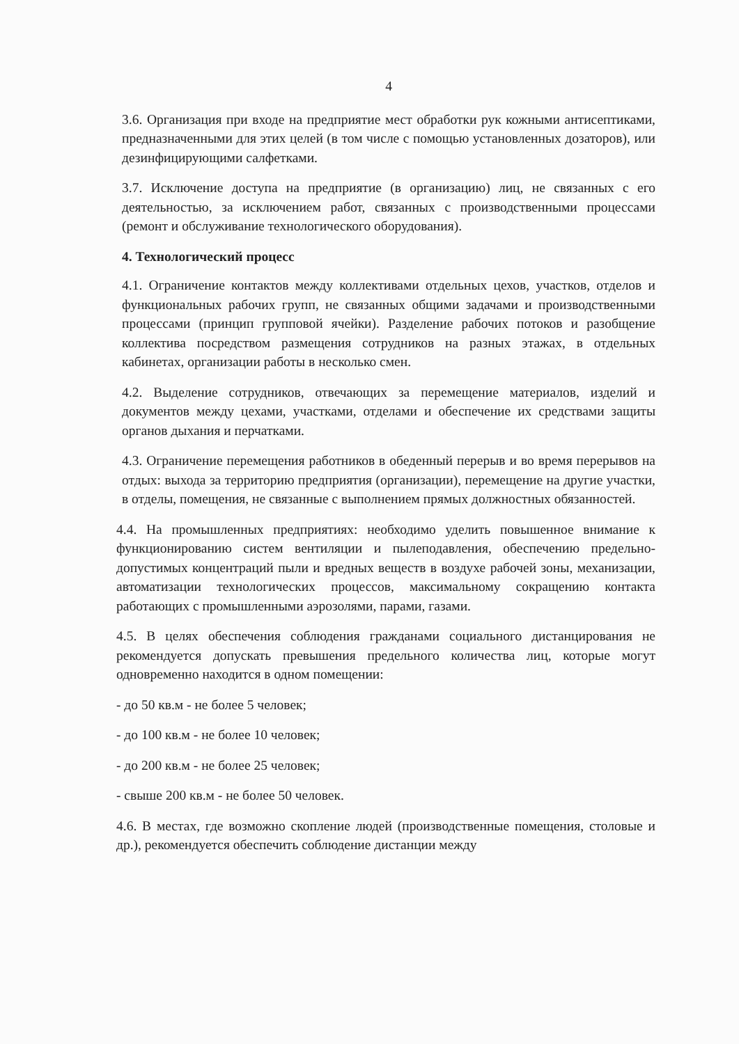4
3.6. Организация при входе на предприятие мест обработки рук кожными антисептиками, предназначенными для этих целей (в том числе с помощью установленных дозаторов), или дезинфицирующими салфетками.
3.7. Исключение доступа на предприятие (в организацию) лиц, не связанных с его деятельностью, за исключением работ, связанных с производственными процессами (ремонт и обслуживание технологического оборудования).
4. Технологический процесс
4.1. Ограничение контактов между коллективами отдельных цехов, участков, отделов и функциональных рабочих групп, не связанных общими задачами и производственными процессами (принцип групповой ячейки). Разделение рабочих потоков и разобщение коллектива посредством размещения сотрудников на разных этажах, в отдельных кабинетах, организации работы в несколько смен.
4.2. Выделение сотрудников, отвечающих за перемещение материалов, изделий и документов между цехами, участками, отделами и обеспечение их средствами защиты органов дыхания и перчатками.
4.3. Ограничение перемещения работников в обеденный перерыв и во время перерывов на отдых: выхода за территорию предприятия (организации), перемещение на другие участки, в отделы, помещения, не связанные с выполнением прямых должностных обязанностей.
4.4. На промышленных предприятиях: необходимо уделить повышенное внимание к функционированию систем вентиляции и пылеподавления, обеспечению предельно-допустимых концентраций пыли и вредных веществ в воздухе рабочей зоны, механизации, автоматизации технологических процессов, максимальному сокращению контакта работающих с промышленными аэрозолями, парами, газами.
4.5. В целях обеспечения соблюдения гражданами социального дистанцирования не рекомендуется допускать превышения предельного количества лиц, которые могут одновременно находится в одном помещении:
- до 50 кв.м - не более 5 человек;
- до 100 кв.м - не более 10 человек;
- до 200 кв.м - не более 25 человек;
- свыше 200 кв.м - не более 50 человек.
4.6. В местах, где возможно скопление людей (производственные помещения, столовые и др.), рекомендуется обеспечить соблюдение дистанции между